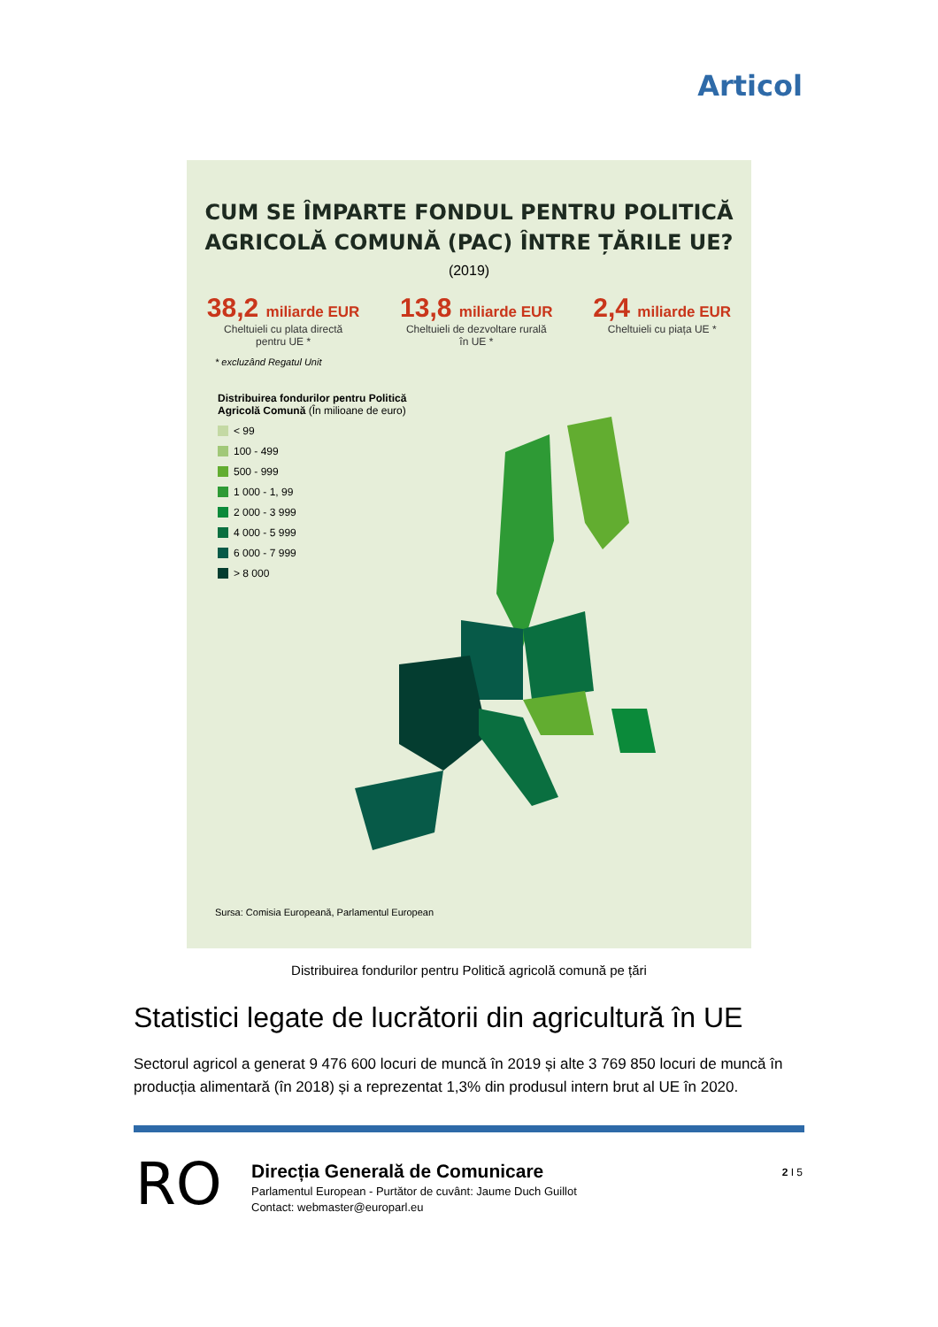Articol
CUM SE ÎMPARTE FONDUL PENTRU POLITICĂ
AGRICOLĂ COMUNĂ (PAC) ÎNTRE ȚĂRILE UE?
(2019)
38,2 miliarde EUR
Cheltuieli cu plata directă
pentru UE *
13,8 miliarde EUR
Cheltuieli de dezvoltare rurală
în UE *
2,4 miliarde EUR
Cheltuieli cu piața UE *
* excluzând Regatul Unit
Distribuirea fondurilor pentru Politică
Agricolă Comună (În milioane de euro)
< 99
100 - 499
500 - 999
1 000 - 1, 99
2 000 - 3 999
4 000 - 5 999
6 000 - 7 999
> 8 000
Sursa: Comisia Europeană, Parlamentul European
Distribuirea fondurilor pentru Politică agricolă comună pe țări
Statistici legate de lucrătorii din agricultură în UE
Sectorul agricol a generat 9 476 600 locuri de muncă în 2019 și alte 3 769 850 locuri de muncă în producția alimentară (în 2018) și a reprezentat 1,3% din produsul intern brut al UE în 2020.
RO
Direcția Generală de Comunicare
Parlamentul European - Purtător de cuvânt: Jaume Duch Guillot
Contact: webmaster@europarl.eu
2 I 5